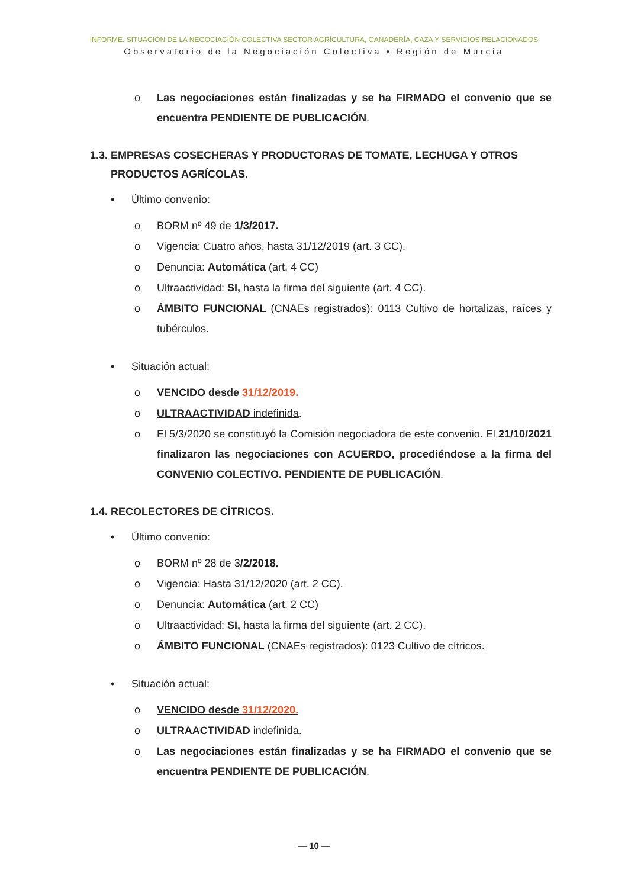INFORME. SITUACIÓN DE LA NEGOCIACIÓN COLECTIVA SECTOR AGRÍCULTURA, GANADERÍA, CAZA Y SERVICIOS RELACIONADOS
Observatorio de la Negociación Colectiva • Región de Murcia
o Las negociaciones están finalizadas y se ha FIRMADO el convenio que se encuentra PENDIENTE DE PUBLICACIÓN.
1.3. EMPRESAS COSECHERAS Y PRODUCTORAS DE TOMATE, LECHUGA Y OTROS PRODUCTOS AGRÍCOLAS.
• Último convenio:
o BORM nº 49 de 1/3/2017.
o Vigencia: Cuatro años, hasta 31/12/2019 (art. 3 CC).
o Denuncia: Automática (art. 4 CC)
o Ultraactividad: SI, hasta la firma del siguiente (art. 4 CC).
o ÁMBITO FUNCIONAL (CNAEs registrados): 0113 Cultivo de hortalizas, raíces y tubérculos.
• Situación actual:
o VENCIDO desde 31/12/2019.
o ULTRAACTIVIDAD indefinida.
o El 5/3/2020 se constituyó la Comisión negociadora de este convenio. El 21/10/2021 finalizaron las negociaciones con ACUERDO, procediéndose a la firma del CONVENIO COLECTIVO. PENDIENTE DE PUBLICACIÓN.
1.4. RECOLECTORES DE CÍTRICOS.
• Último convenio:
o BORM nº 28 de 3/2/2018.
o Vigencia: Hasta 31/12/2020 (art. 2 CC).
o Denuncia: Automática (art. 2 CC)
o Ultraactividad: SI, hasta la firma del siguiente (art. 2 CC).
o ÁMBITO FUNCIONAL (CNAEs registrados): 0123 Cultivo de cítricos.
• Situación actual:
o VENCIDO desde 31/12/2020.
o ULTRAACTIVIDAD indefinida.
o Las negociaciones están finalizadas y se ha FIRMADO el convenio que se encuentra PENDIENTE DE PUBLICACIÓN.
— 10 —